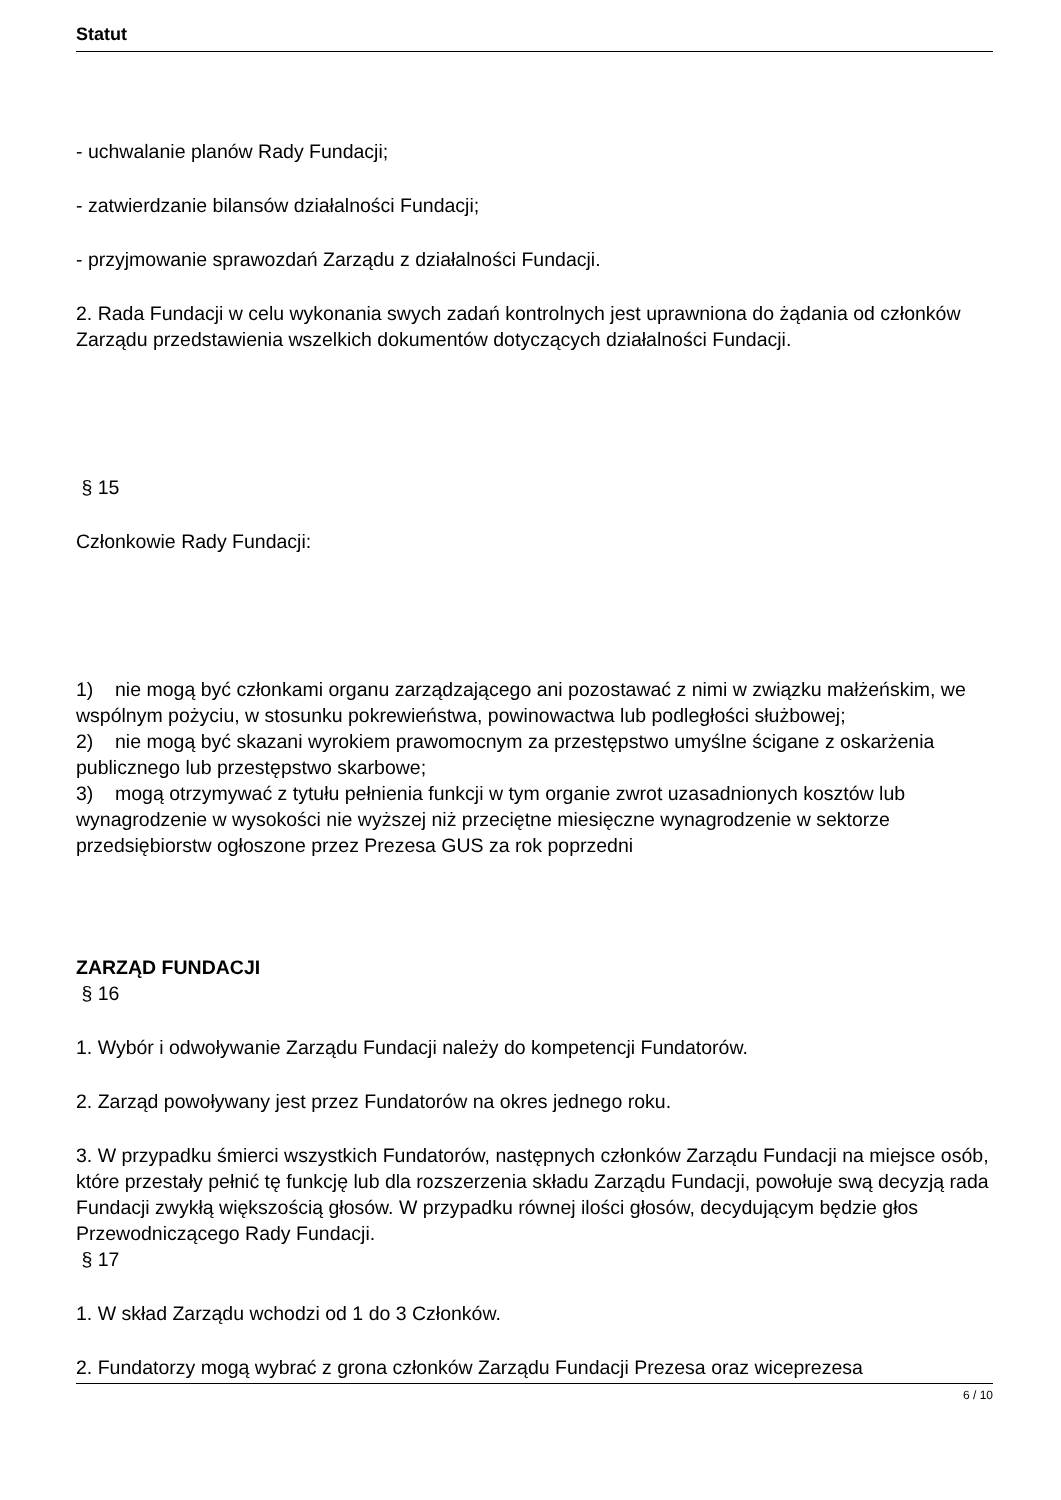Statut
- uchwalanie planów Rady Fundacji;
- zatwierdzanie bilansów działalności Fundacji;
- przyjmowanie sprawozdań Zarządu z działalności Fundacji.
2. Rada Fundacji w celu wykonania swych zadań kontrolnych jest uprawniona do żądania od członków Zarządu przedstawienia wszelkich dokumentów dotyczących działalności Fundacji.
§ 15
Członkowie Rady Fundacji:
1) nie mogą być członkami organu zarządzającego ani pozostawać z nimi w związku małżeńskim, we wspólnym pożyciu, w stosunku pokrewieństwa, powinowactwa lub podległości służbowej;
2) nie mogą być skazani wyrokiem prawomocnym za przestępstwo umyślne ścigane z oskarżenia publicznego lub przestępstwo skarbowe;
3) mogą otrzymywać z tytułu pełnienia funkcji w tym organie zwrot uzasadnionych kosztów lub wynagrodzenie w wysokości nie wyższej niż przeciętne miesięczne wynagrodzenie w sektorze przedsiębiorstw ogłoszone przez Prezesa GUS za rok poprzedni
ZARZĄD FUNDACJI
§ 16
1. Wybór i odwoływanie Zarządu Fundacji należy do kompetencji Fundatorów.
2. Zarząd powoływany jest przez Fundatorów na okres jednego roku.
3. W przypadku śmierci wszystkich Fundatorów, następnych członków Zarządu Fundacji na miejsce osób, które przestały pełnić tę funkcję lub dla rozszerzenia składu Zarządu Fundacji, powołuje swą decyzją rada Fundacji zwykłą większością głosów. W przypadku równej ilości głosów, decydującym będzie głos Przewodniczącego Rady Fundacji.
§ 17
1. W skład Zarządu wchodzi od 1 do 3 Członków.
2. Fundatorzy mogą wybrać z grona członków Zarządu Fundacji Prezesa oraz wiceprezesa
6 / 10